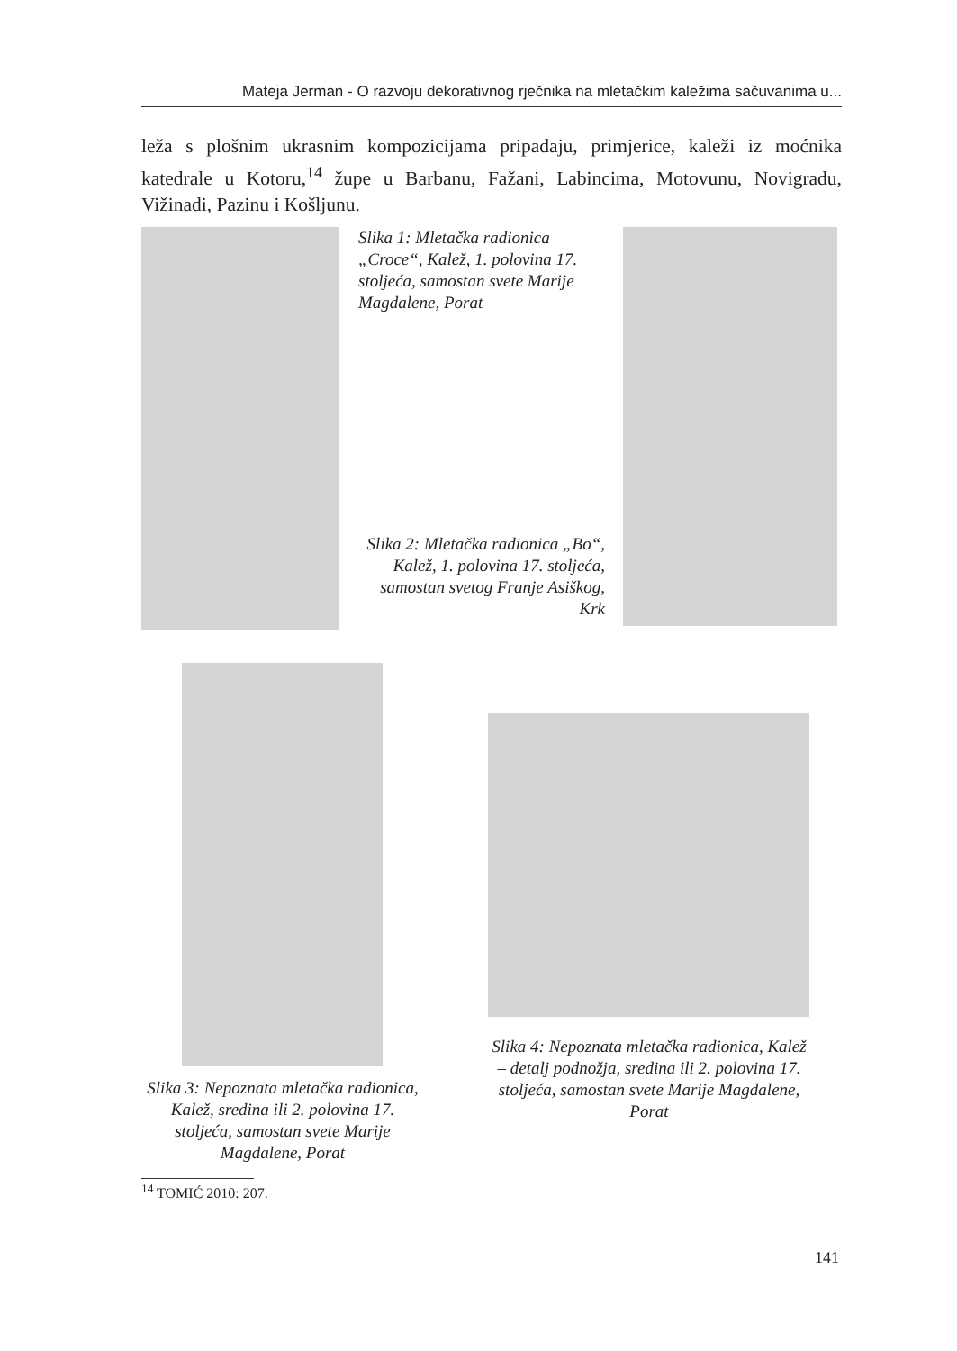Mateja Jerman - O razvoju dekorativnog rječnika na mletačkim kaležima sačuvanima u...
leža s plošnim ukrasnim kompozicijama pripadaju, primjerice, kaleži iz moćnika katedrale u Kotoru,<sup>14</sup> župe u Barbanu, Fažani, Labincima, Motovunu, Novigradu, Vižinadi, Pazinu i Košljunu.
Slika 1: Mletačka radionica „Croce“, Kalež, 1. polovina 17. stoljeća, samostan svete Marije Magdalene, Porat
Slika 2: Mletačka radionica „Bo“, Kalež, 1. polovina 17. stoljeća, samostan svetog Franje Asiškog, Krk
Slika 4: Nepoznata mletačka radionica, Kalež – detalj podnožja, sredina ili 2. polovina 17. stoljeća, samostan svete Marije Magdalene, Porat
Slika 3: Nepoznata mletačka radionica, Kalež, sredina ili 2. polovina 17. stoljeća, samostan svete Marije Magdalene, Porat
<sup>14</sup> TOMIĆ 2010: 207.
141